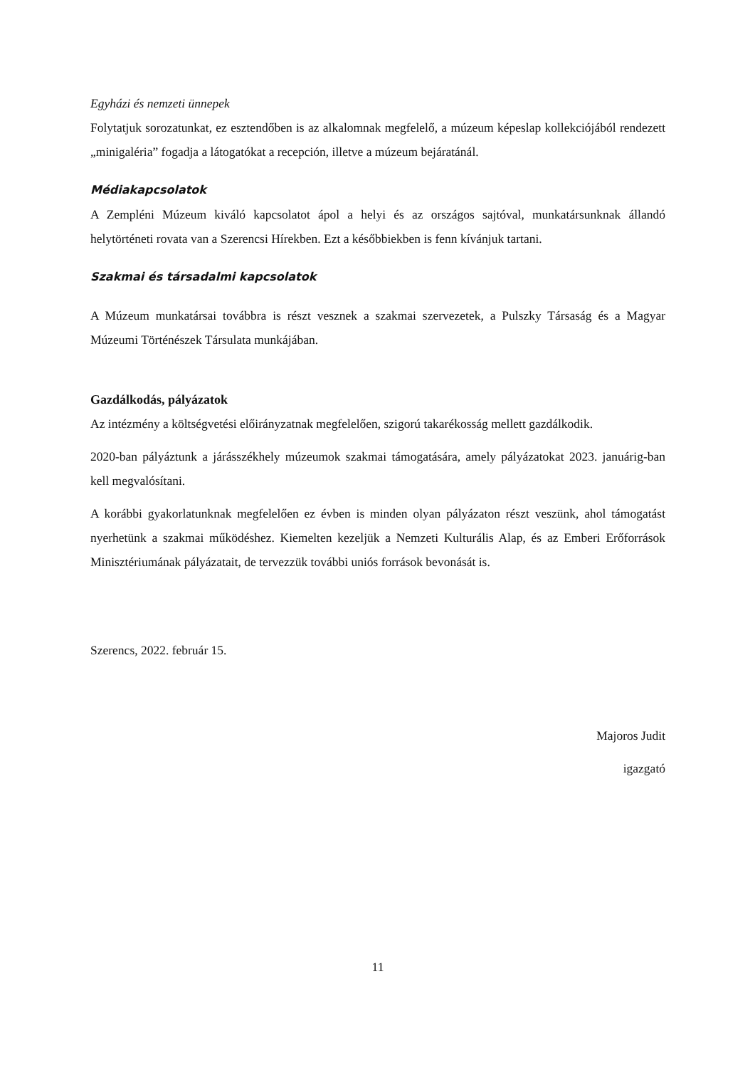Egyházi és nemzeti ünnepek
Folytatjuk sorozatunkat, ez esztendőben is az alkalomnak megfelelő, a múzeum képeslap kollekciójából rendezett „minigaléria” fogadja a látogatókat a recepción, illetve a múzeum bejáratánál.
Médiakapcsolatok
A Zempléni Múzeum kiváló kapcsolatot ápol a helyi és az országos sajtóval, munkatársunknak állandó helytörténeti rovata van a Szerencsi Hírekben. Ezt a későbbiekben is fenn kívánjuk tartani.
Szakmai és társadalmi kapcsolatok
A Múzeum munkatársai továbbra is részt vesznek a szakmai szervezetek, a Pulszky Társaság és a Magyar Múzeumi Történészek Társulata munkájában.
Gazdálkodás, pályázatok
Az intézmény a költségvetési előirányzatnak megfelelően, szigorú takarékosság mellett gazdálkodik.
2020-ban pályáztunk a járásszékhely múzeumok szakmai támogatására, amely pályázatokat 2023. januárig-ban kell megvalósítani.
A korábbi gyakorlatunknak megfelelően ez évben is minden olyan pályázaton részt veszünk, ahol támogatást nyerhetünk a szakmai működéshez. Kiemelten kezeljük a Nemzeti Kulturális Alap, és az Emberi Erőforrások Minisztériumának pályázatait, de tervezzük további uniós források bevonását is.
Szerencs, 2022. február 15.
Majoros Judit
igazgató
11